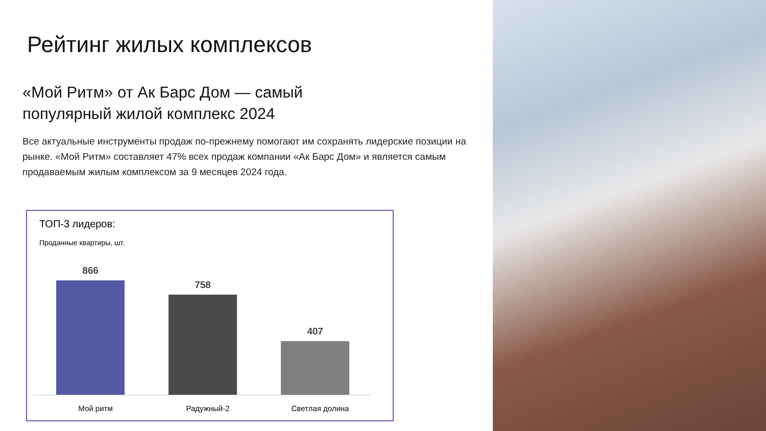Рейтинг жилых комплексов
«Мой Ритм» от Ак Барс Дом — самый
популярный жилой комплекс 2024
Все актуальные инструменты продаж по-прежнему помогают им сохранять лидерские позиции на рынке. «Мой Ритм» составляет 47% всех продаж компании «Ак Барс Дом» и является самым продаваемым жилым комплексом за 9 месяцев 2024 года.
ТОП-3 лидеров:
Проданные квартиры, шт.
866 758 407
Мой ритм Радужный-2 Светлая долина